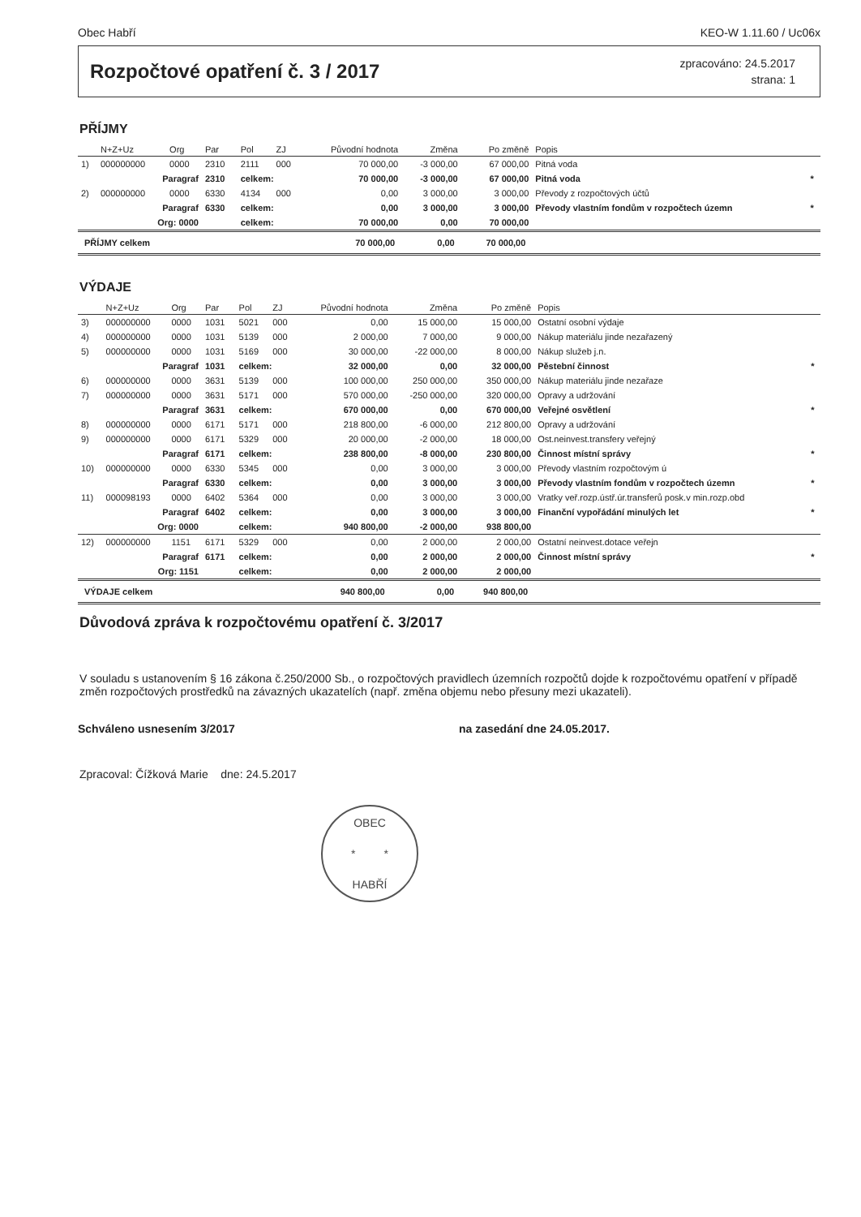Obec Habří KEO-W 1.11.60 / Uc06x
Rozpočtové opatření č. 3 / 2017
zpracováno: 24.5.2017
strana: 1
PŘÍJMY
| | N+Z+Uz | Org | Par | Pol | ZJ | Původní hodnota | Změna | Po změně | Popis | |
| --- | --- | --- | --- | --- | --- | --- | --- | --- | --- | --- |
| 1) | 000000000 | 0000 | 2310 | 2111 | 000 | 70 000,00 | -3 000,00 | 67 000,00 | Pitná voda | |
| | Paragraf | | 2310 | celkem: | | 70 000,00 | -3 000,00 | 67 000,00 | Pitná voda | * |
| 2) | 000000000 | 0000 | 6330 | 4134 | 000 | 0,00 | 3 000,00 | 3 000,00 | Převody z rozpočtových účtů | |
| | Paragraf | | 6330 | celkem: | | 0,00 | 3 000,00 | 3 000,00 | Převody vlastním fondům v rozpočtech územn | * |
| | Org: 0000 | | | celkem: | | 70 000,00 | 0,00 | 70 000,00 | | |
| PŘÍJMY celkem | | | | | | 70 000,00 | 0,00 | 70 000,00 | | |
VÝDAJE
| | N+Z+Uz | Org | Par | Pol | ZJ | Původní hodnota | Změna | Po změně | Popis | |
| --- | --- | --- | --- | --- | --- | --- | --- | --- | --- | --- |
| 3) | 000000000 | 0000 | 1031 | 5021 | 000 | 0,00 | 15 000,00 | 15 000,00 | Ostatní osobní výdaje | |
| 4) | 000000000 | 0000 | 1031 | 5139 | 000 | 2 000,00 | 7 000,00 | 9 000,00 | Nákup materiálu jinde nezařazený | |
| 5) | 000000000 | 0000 | 1031 | 5169 | 000 | 30 000,00 | -22 000,00 | 8 000,00 | Nákup služeb j.n. | |
| | Paragraf | | 1031 | celkem: | | 32 000,00 | 0,00 | 32 000,00 | Pěstební činnost | * |
| 6) | 000000000 | 0000 | 3631 | 5139 | 000 | 100 000,00 | 250 000,00 | 350 000,00 | Nákup materiálu jinde nezařaze | |
| 7) | 000000000 | 0000 | 3631 | 5171 | 000 | 570 000,00 | -250 000,00 | 320 000,00 | Opravy a udržování | |
| | Paragraf | | 3631 | celkem: | | 670 000,00 | 0,00 | 670 000,00 | Veřejné osvětlení | * |
| 8) | 000000000 | 0000 | 6171 | 5171 | 000 | 218 800,00 | -6 000,00 | 212 800,00 | Opravy a udržování | |
| 9) | 000000000 | 0000 | 6171 | 5329 | 000 | 20 000,00 | -2 000,00 | 18 000,00 | Ost.neinvest.transfery veřejný | |
| | Paragraf | | 6171 | celkem: | | 238 800,00 | -8 000,00 | 230 800,00 | Činnost místní správy | * |
| 10) | 000000000 | 0000 | 6330 | 5345 | 000 | 0,00 | 3 000,00 | 3 000,00 | Převody vlastním rozpočtovým ú | |
| | Paragraf | | 6330 | celkem: | | 0,00 | 3 000,00 | 3 000,00 | Převody vlastním fondům v rozpočtech územn | * |
| 11) | 000098193 | 0000 | 6402 | 5364 | 000 | 0,00 | 3 000,00 | 3 000,00 | Vratky veř.rozp.ústř.úr.transferů posk.v min.rozp.obd | |
| | Paragraf | | 6402 | celkem: | | 0,00 | 3 000,00 | 3 000,00 | Finanční vypořádání minulých let | * |
| | Org: 0000 | | | celkem: | | 940 800,00 | -2 000,00 | 938 800,00 | | |
| 12) | 000000000 | 1151 | 6171 | 5329 | 000 | 0,00 | 2 000,00 | 2 000,00 | Ostatní neinvest.dotace veřejn | |
| | Paragraf | | 6171 | celkem: | | 0,00 | 2 000,00 | 2 000,00 | Činnost místní správy | * |
| | Org: 1151 | | | celkem: | | 0,00 | 2 000,00 | 2 000,00 | | |
| VÝDAJE celkem | | | | | | 940 800,00 | 0,00 | 940 800,00 | | |
Důvodová zpráva k rozpočtovému opatření č. 3/2017
V souladu s ustanovením § 16 zákona č.250/2000 Sb., o rozpočtových pravidlech územních rozpočtů dojde k rozpočtovému opatření v případě změn rozpočtových prostředků na závazných ukazatelích (např. změna objemu nebo přesuny mezi ukazateli).
Schváleno usnesením 3/2017 na zasedání dne 24.05.2017.
Zpracoval: Čížková Marie dne: 24.5.2017
OBEC
* *
HABŘÍ